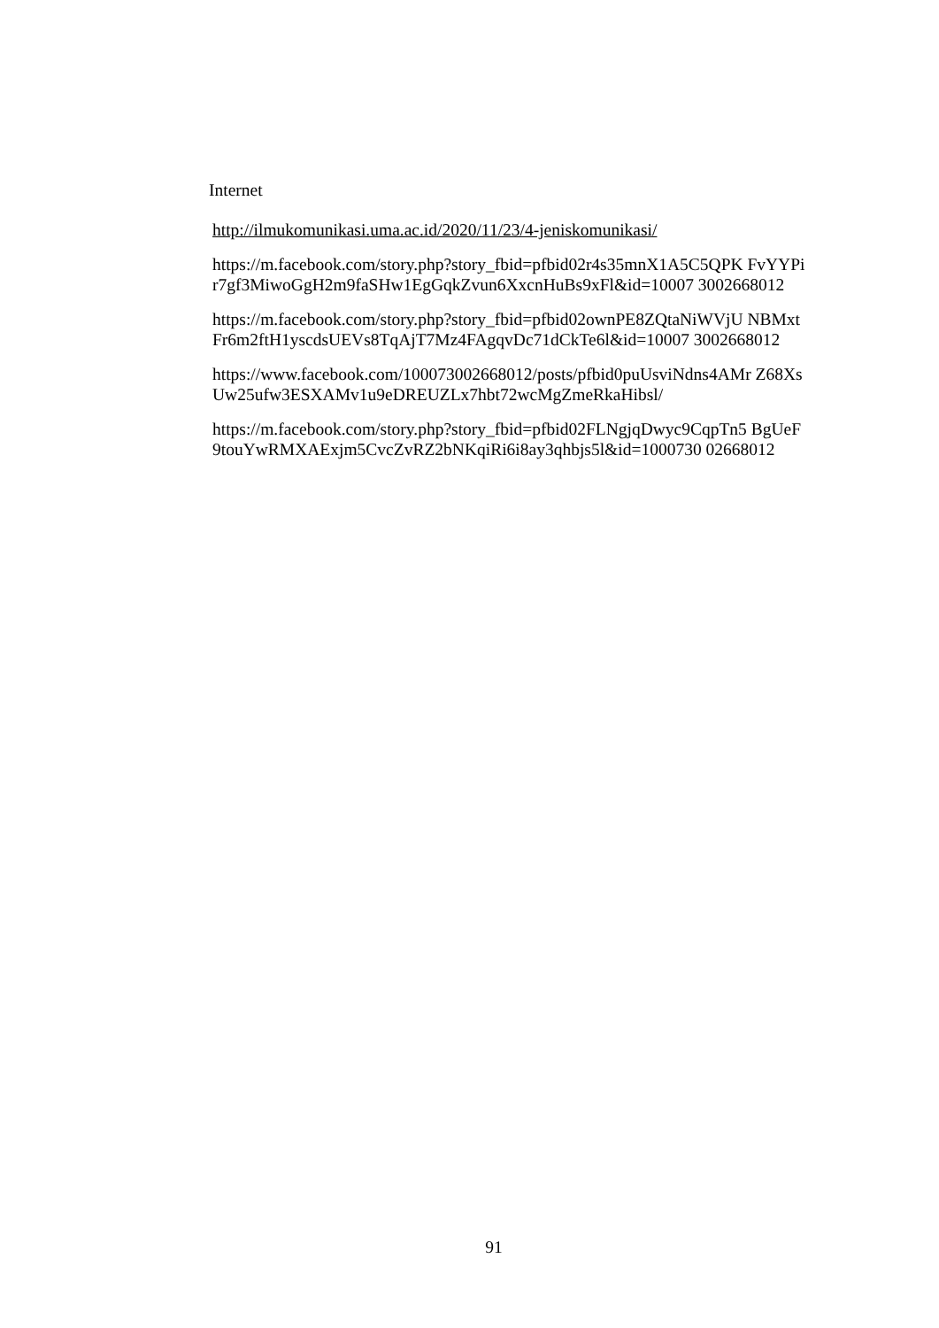Internet
http://ilmukomunikasi.uma.ac.id/2020/11/23/4-jeniskomunikasi/
https://m.facebook.com/story.php?story_fbid=pfbid02r4s35mnX1A5C5QPK FvYYPir7gf3MiwoGgH2m9faSHw1EgGqkZvun6XxcnHuBs9xFl&id=10007 3002668012
https://m.facebook.com/story.php?story_fbid=pfbid02ownPE8ZQtaNiWVjU NBMxtFr6m2ftH1yscdsUEVs8TqAjT7Mz4FAgqvDc71dCkTe6l&id=10007 3002668012
https://www.facebook.com/100073002668012/posts/pfbid0puUsviNdns4AMr Z68XsUw25ufw3ESXAMv1u9eDREUZLx7hbt72wcMgZmeRkaHibsl/
https://m.facebook.com/story.php?story_fbid=pfbid02FLNgjqDwyc9CqpTn5 BgUeF9touYwRMXAExjm5CvcZvRZ2bNKqiRi6i8ay3qhbjs5l&id=1000730 02668012
91